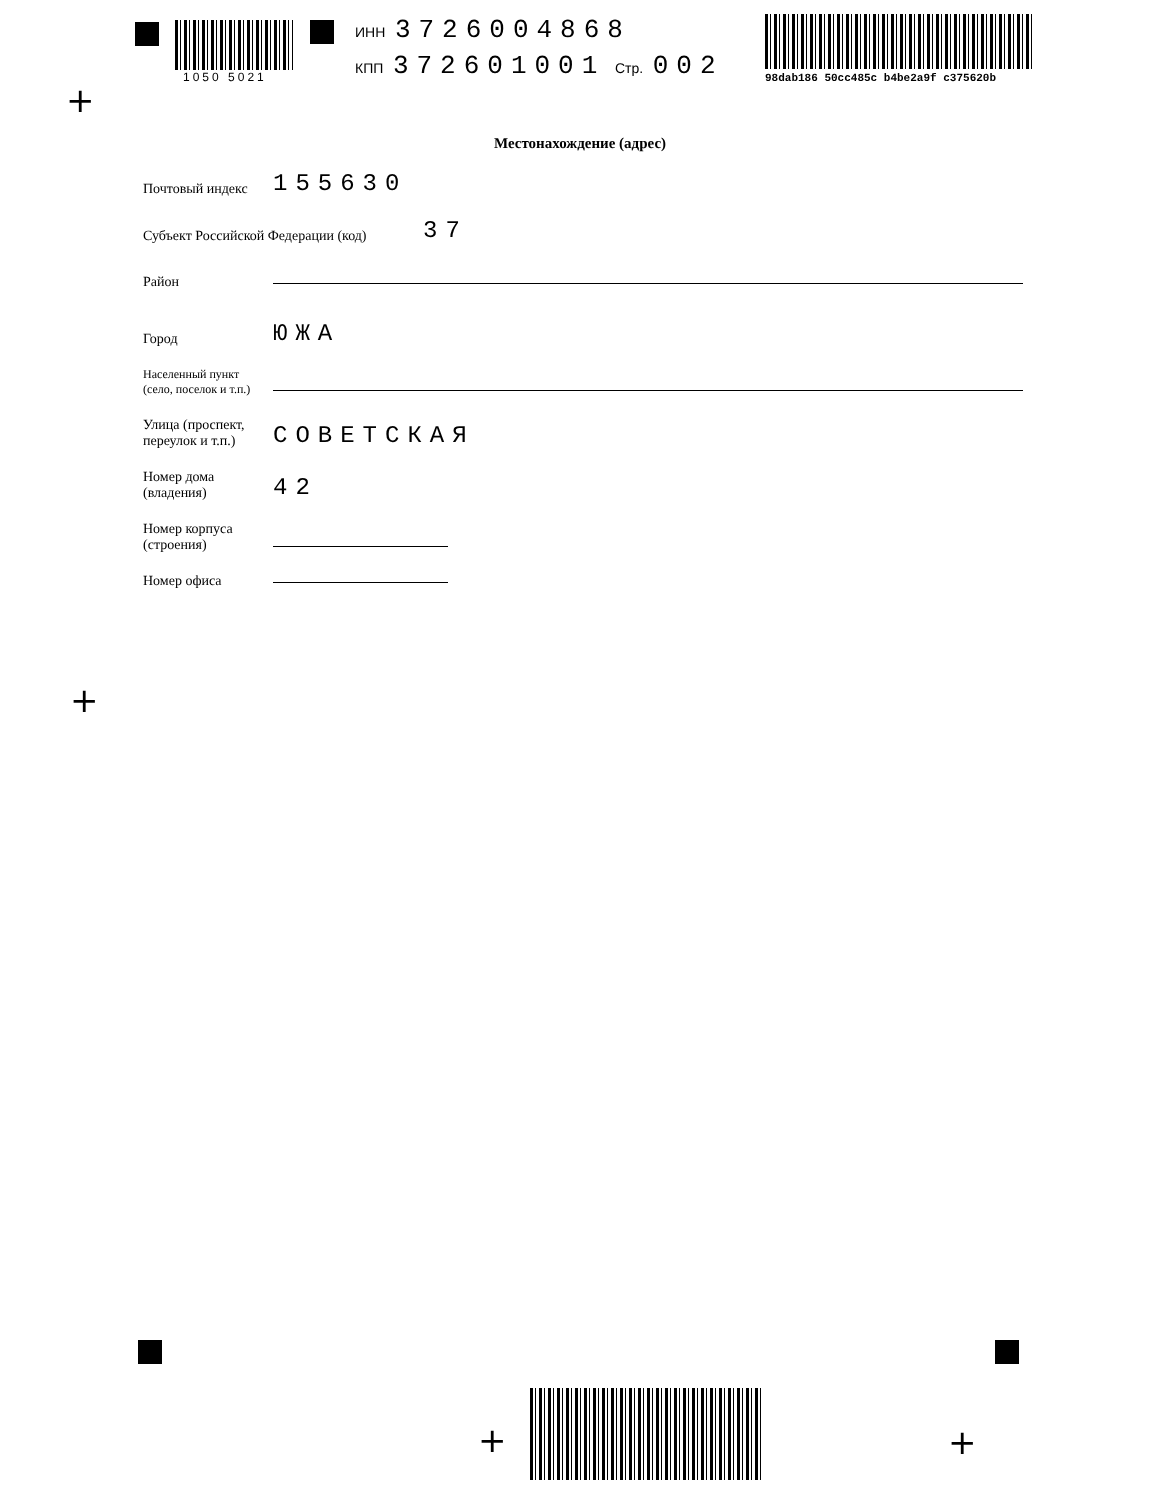1050 5021
ИНН 3726004868
КПП 372601001 Стр. 002
98dab186 50cc485c b4be2a9f c375620b
+
Местонахождение (адрес)
Почтовый индекс 155630
Субъект Российской Федерации (код) 37
Район
Город ЮЖА
Населенный пункт
(село, поселок и т.п.)
Улица (проспект,
переулок и т.п.) СОВЕТСКАЯ
Номер дома
(владения) 42
Номер корпуса
(строения)
Номер офиса
+
+ +